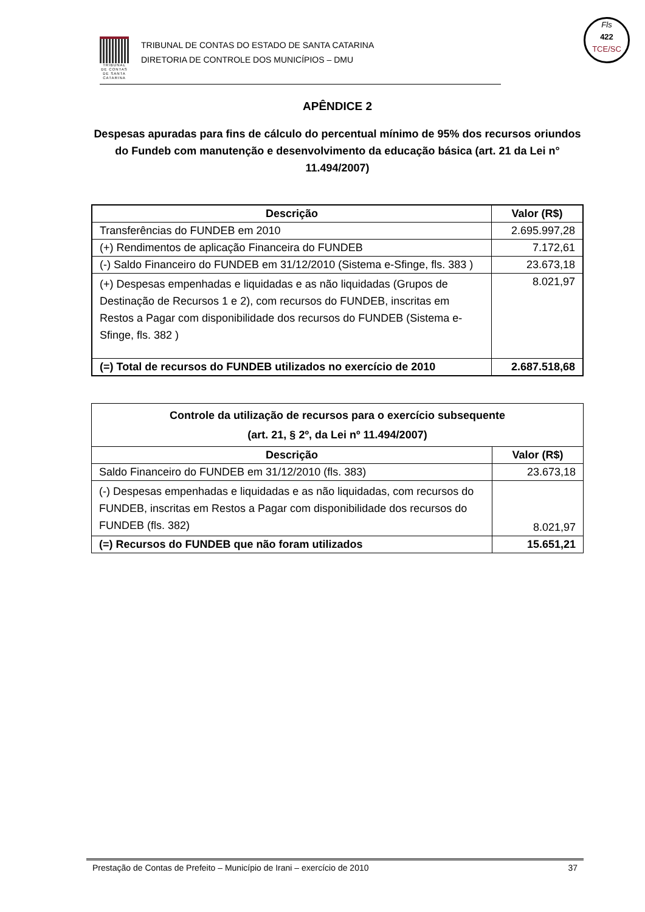TRIBUNAL DE CONTAS DE SANTA CATARINA
TRIBUNAL DE CONTAS DO ESTADO DE SANTA CATARINA
DIRETORIA DE CONTROLE DOS MUNICÍPIOS – DMU
Fls
422
TCE/SC
APÊNDICE 2
Despesas apuradas para fins de cálculo do percentual mínimo de 95% dos recursos oriundos do Fundeb com manutenção e desenvolvimento da educação básica (art. 21 da Lei n° 11.494/2007)
| Descrição | Valor (R$) |
| --- | --- |
| Transferências do FUNDEB em 2010 | 2.695.997,28 |
| (+) Rendimentos de aplicação Financeira do FUNDEB | 7.172,61 |
| (-) Saldo Financeiro do FUNDEB em 31/12/2010 (Sistema e-Sfinge, fls. 383 ) | 23.673,18 |
| (+) Despesas empenhadas e liquidadas e as não liquidadas (Grupos de Destinação de Recursos 1 e 2), com recursos do FUNDEB, inscritas em Restos a Pagar com disponibilidade dos recursos do FUNDEB (Sistema e-Sfinge, fls. 382 ) | 8.021,97 |
| (=) Total de recursos do FUNDEB utilizados no exercício de 2010 | 2.687.518,68 |
| Controle da utilização de recursos para o exercício subsequente (art. 21, § 2º, da Lei nº 11.494/2007) | |
| --- | --- |
| Descrição | Valor (R$) |
| Saldo Financeiro do FUNDEB em 31/12/2010 (fls. 383) | 23.673,18 |
| (-) Despesas empenhadas e liquidadas e as não liquidadas, com recursos do FUNDEB, inscritas em Restos a Pagar com disponibilidade dos recursos do FUNDEB (fls. 382) | 8.021,97 |
| (=) Recursos do FUNDEB que não foram utilizados | 15.651,21 |
Prestação de Contas de Prefeito – Município de Irani – exercício de 2010 37